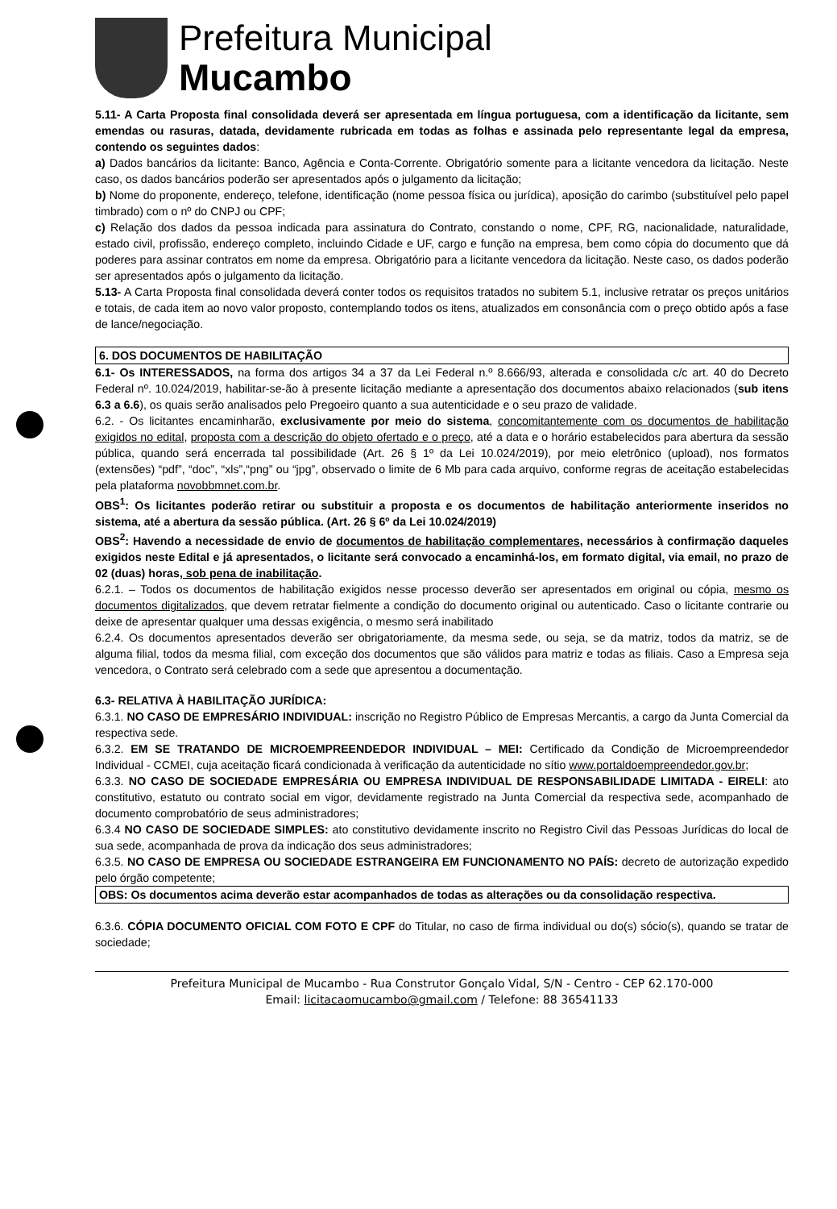Prefeitura Municipal
Mucambo
5.11- A Carta Proposta final consolidada deverá ser apresentada em língua portuguesa, com a identificação da licitante, sem emendas ou rasuras, datada, devidamente rubricada em todas as folhas e assinada pelo representante legal da empresa, contendo os seguintes dados:
a) Dados bancários da licitante: Banco, Agência e Conta-Corrente. Obrigatório somente para a licitante vencedora da licitação. Neste caso, os dados bancários poderão ser apresentados após o julgamento da licitação;
b) Nome do proponente, endereço, telefone, identificação (nome pessoa física ou jurídica), aposição do carimbo (substituível pelo papel timbrado) com o nº do CNPJ ou CPF;
c) Relação dos dados da pessoa indicada para assinatura do Contrato, constando o nome, CPF, RG, nacionalidade, naturalidade, estado civil, profissão, endereço completo, incluindo Cidade e UF, cargo e função na empresa, bem como cópia do documento que dá poderes para assinar contratos em nome da empresa. Obrigatório para a licitante vencedora da licitação. Neste caso, os dados poderão ser apresentados após o julgamento da licitação.
5.13- A Carta Proposta final consolidada deverá conter todos os requisitos tratados no subitem 5.1, inclusive retratar os preços unitários e totais, de cada item ao novo valor proposto, contemplando todos os itens, atualizados em consonância com o preço obtido após a fase de lance/negociação.
6. DOS DOCUMENTOS DE HABILITAÇÃO
6.1- Os INTERESSADOS, na forma dos artigos 34 a 37 da Lei Federal n.º 8.666/93, alterada e consolidada c/c art. 40 do Decreto Federal nº. 10.024/2019, habilitar-se-ão à presente licitação mediante a apresentação dos documentos abaixo relacionados (sub itens 6.3 a 6.6), os quais serão analisados pelo Pregoeiro quanto a sua autenticidade e o seu prazo de validade.
6.2. - Os licitantes encaminharão, exclusivamente por meio do sistema, concomitantemente com os documentos de habilitação exigidos no edital, proposta com a descrição do objeto ofertado e o preço, até a data e o horário estabelecidos para abertura da sessão pública, quando será encerrada tal possibilidade (Art. 26 § 1º da Lei 10.024/2019), por meio eletrônico (upload), nos formatos (extensões) “pdf”, “doc”, “xls”,“png” ou “jpg”, observado o limite de 6 Mb para cada arquivo, conforme regras de aceitação estabelecidas pela plataforma novobbmnet.com.br.
OBS<sup>1</sup>: Os licitantes poderão retirar ou substituir a proposta e os documentos de habilitação anteriormente inseridos no sistema, até a abertura da sessão pública. (Art. 26 § 6º da Lei 10.024/2019)
OBS<sup>2</sup>: Havendo a necessidade de envio de documentos de habilitação complementares, necessários à confirmação daqueles exigidos neste Edital e já apresentados, o licitante será convocado a encaminhá-los, em formato digital, via email, no prazo de 02 (duas) horas, sob pena de inabilitação.
6.2.1. – Todos os documentos de habilitação exigidos nesse processo deverão ser apresentados em original ou cópia, mesmo os documentos digitalizados, que devem retratar fielmente a condição do documento original ou autenticado. Caso o licitante contrarie ou deixe de apresentar qualquer uma dessas exigência, o mesmo será inabilitado
6.2.4. Os documentos apresentados deverão ser obrigatoriamente, da mesma sede, ou seja, se da matriz, todos da matriz, se de alguma filial, todos da mesma filial, com exceção dos documentos que são válidos para matriz e todas as filiais. Caso a Empresa seja vencedora, o Contrato será celebrado com a sede que apresentou a documentação.
6.3- RELATIVA À HABILITAÇÃO JURÍDICA:
6.3.1. NO CASO DE EMPRESÁRIO INDIVIDUAL: inscrição no Registro Público de Empresas Mercantis, a cargo da Junta Comercial da respectiva sede.
6.3.2. EM SE TRATANDO DE MICROEMPREENDEDOR INDIVIDUAL – MEI: Certificado da Condição de Microempreendedor Individual - CCMEI, cuja aceitação ficará condicionada à verificação da autenticidade no sítio www.portaldoempreendedor.gov.br;
6.3.3. NO CASO DE SOCIEDADE EMPRESÁRIA OU EMPRESA INDIVIDUAL DE RESPONSABILIDADE LIMITADA - EIRELI: ato constitutivo, estatuto ou contrato social em vigor, devidamente registrado na Junta Comercial da respectiva sede, acompanhado de documento comprobatório de seus administradores;
6.3.4 NO CASO DE SOCIEDADE SIMPLES: ato constitutivo devidamente inscrito no Registro Civil das Pessoas Jurídicas do local de sua sede, acompanhada de prova da indicação dos seus administradores;
6.3.5. NO CASO DE EMPRESA OU SOCIEDADE ESTRANGEIRA EM FUNCIONAMENTO NO PAÍS: decreto de autorização expedido pelo órgão competente;
OBS: Os documentos acima deverão estar acompanhados de todas as alterações ou da consolidação respectiva.
6.3.6. CÓPIA DOCUMENTO OFICIAL COM FOTO E CPF do Titular, no caso de firma individual ou do(s) sócio(s), quando se tratar de sociedade;
Prefeitura Municipal de Mucambo - Rua Construtor Gonçalo Vidal, S/N - Centro - CEP 62.170-000
Email: licitacaomucambo@gmail.com / Telefone: 88 36541133